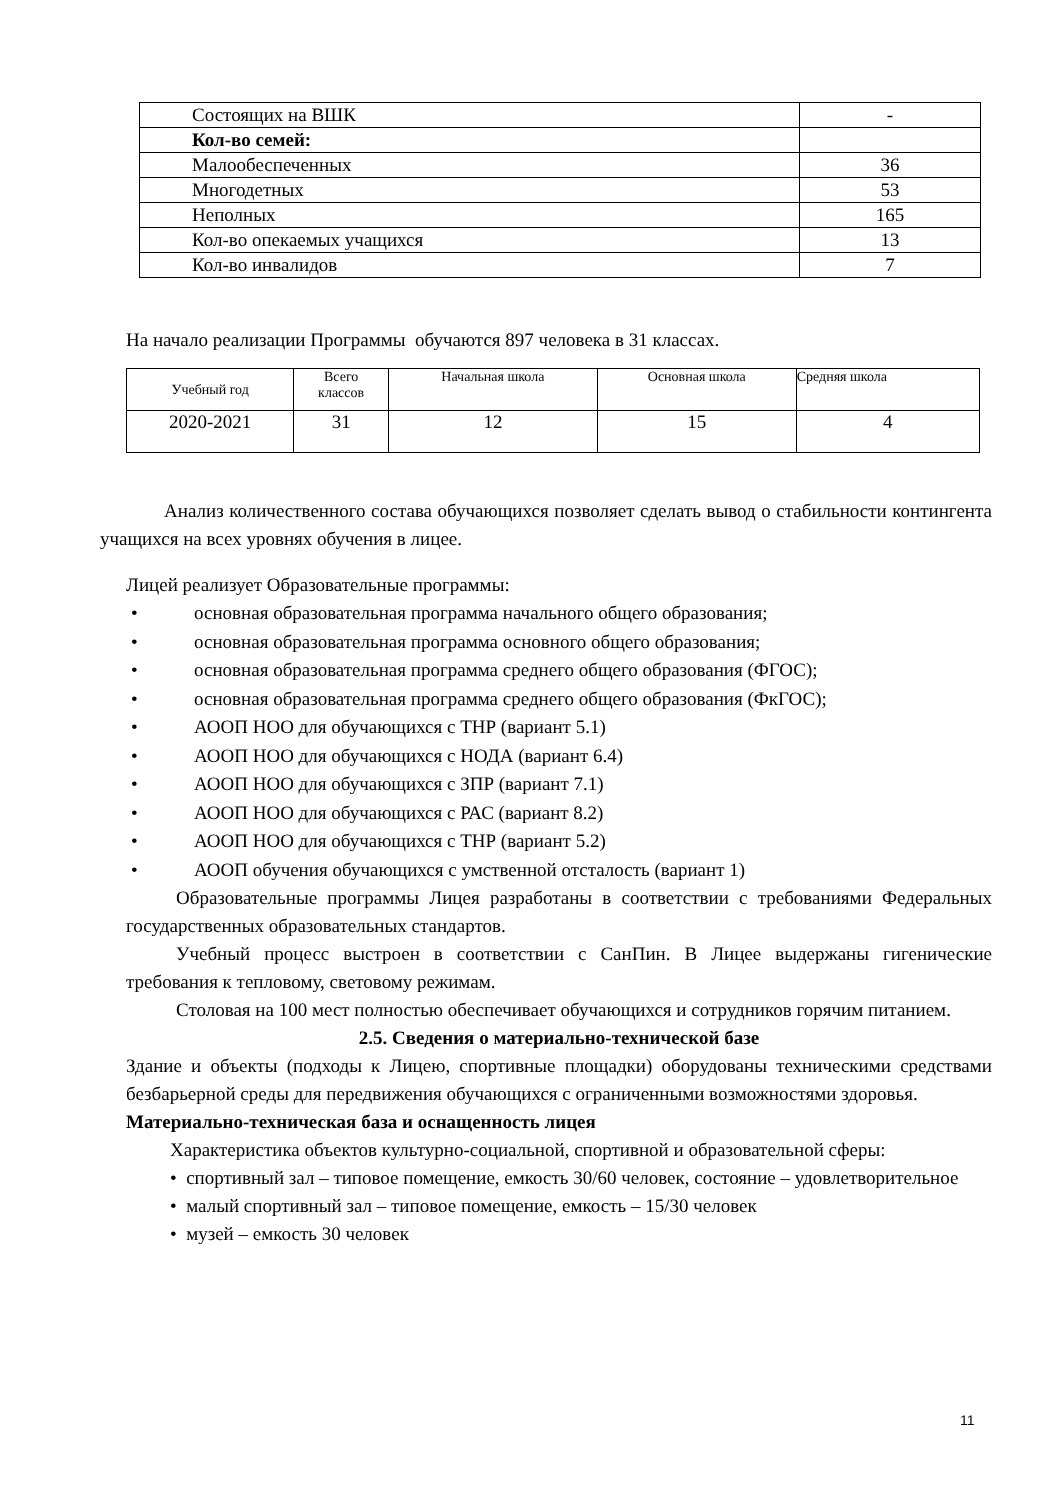| Состоящих на ВШК | - |
| Кол-во семей: | |
| Малообеспеченных | 36 |
| Многодетных | 53 |
| Неполных | 165 |
| Кол-во опекаемых учащихся | 13 |
| Кол-во инвалидов | 7 |
На начало реализации Программы обучаются 897 человека в 31 классах.
| Учебный год | Всего классов | Начальная школа | Основная школа | Средняя школа |
| 2020-2021 | 31 | 12 | 15 | 4 |
Анализ количественного состава обучающихся позволяет сделать вывод о стабильности контингента учащихся на всех уровнях обучения в лицее.
Лицей реализует Образовательные программы:
• основная образовательная программа начального общего образования;
• основная образовательная программа основного общего образования;
• основная образовательная программа среднего общего образования (ФГОС);
• основная образовательная программа среднего общего образования (ФкГОС);
• АООП НОО для обучающихся с ТНР (вариант 5.1)
• АООП НОО для обучающихся с НОДА (вариант 6.4)
• АООП НОО для обучающихся с ЗПР (вариант 7.1)
• АООП НОО для обучающихся с РАС (вариант 8.2)
• АООП НОО для обучающихся с ТНР (вариант 5.2)
• АООП обучения обучающихся с умственной отсталость (вариант 1)
Образовательные программы Лицея разработаны в соответствии с требованиями Федеральных государственных образовательных стандартов.
Учебный процесс выстроен в соответствии с СанПин. В Лицее выдержаны гигенические требования к тепловому, световому режимам.
Столовая на 100 мест полностью обеспечивает обучающихся и сотрудников горячим питанием.
2.5. Сведения о материально-технической базе
Здание и объекты (подходы к Лицею, спортивные площадки) оборудованы техническими средствами безбарьерной среды для передвижения обучающихся с ограниченными возможностями здоровья.
Материально-техническая база и оснащенность лицея
Характеристика объектов культурно-социальной, спортивной и образовательной сферы:
• спортивный зал – типовое помещение, емкость 30/60 человек, состояние – удовлетворительное
• малый спортивный зал – типовое помещение, емкость – 15/30 человек
• музей – емкость 30 человек
11